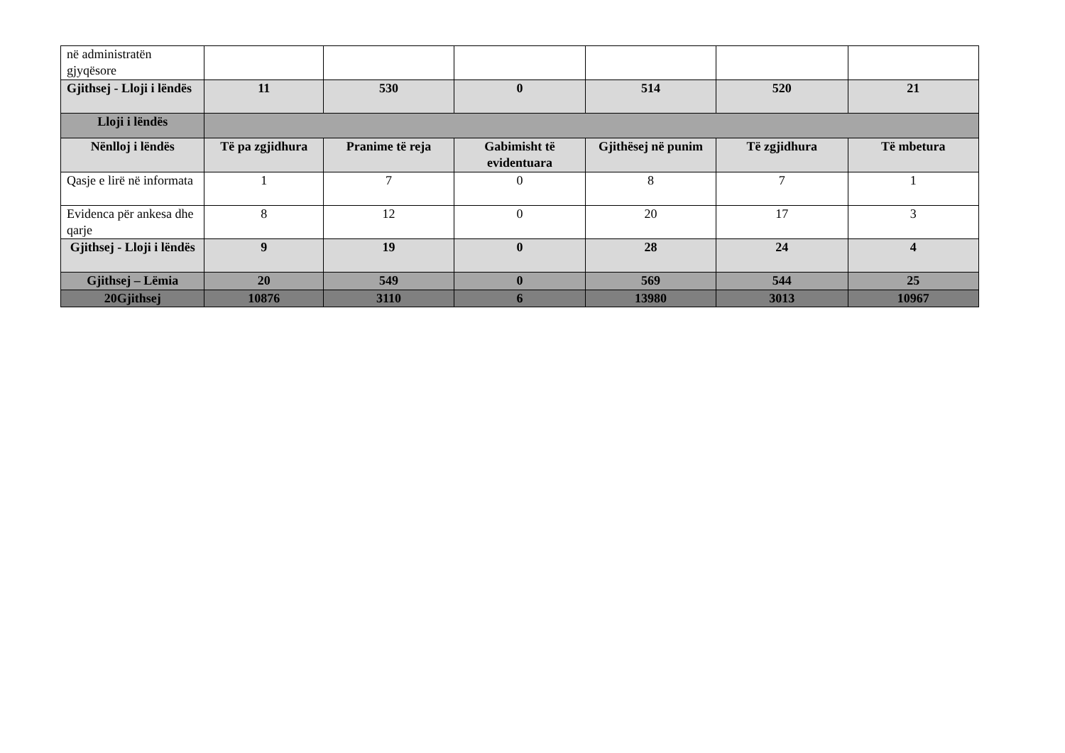| në administratën gjyqësore | | | | | | |
| Gjithsej - Lloji i lëndës | 11 | 530 | 0 | 514 | 520 | 21 |
| Lloji i lëndës | | | | | | |
| Nënlloj i lëndës | Të pa zgjidhura | Pranime të reja | Gabimisht të evidentuara | Gjithësej në punim | Të zgjidhura | Të mbetura |
| Qasje e lirë në informata | 1 | 7 | 0 | 8 | 7 | 1 |
| Evidenca për ankesa dhe qarje | 8 | 12 | 0 | 20 | 17 | 3 |
| Gjithsej - Lloji i lëndës | 9 | 19 | 0 | 28 | 24 | 4 |
| Gjithsej – Lëmia | 20 | 549 | 0 | 569 | 544 | 25 |
| 20Gjithsej | 10876 | 3110 | 6 | 13980 | 3013 | 10967 |